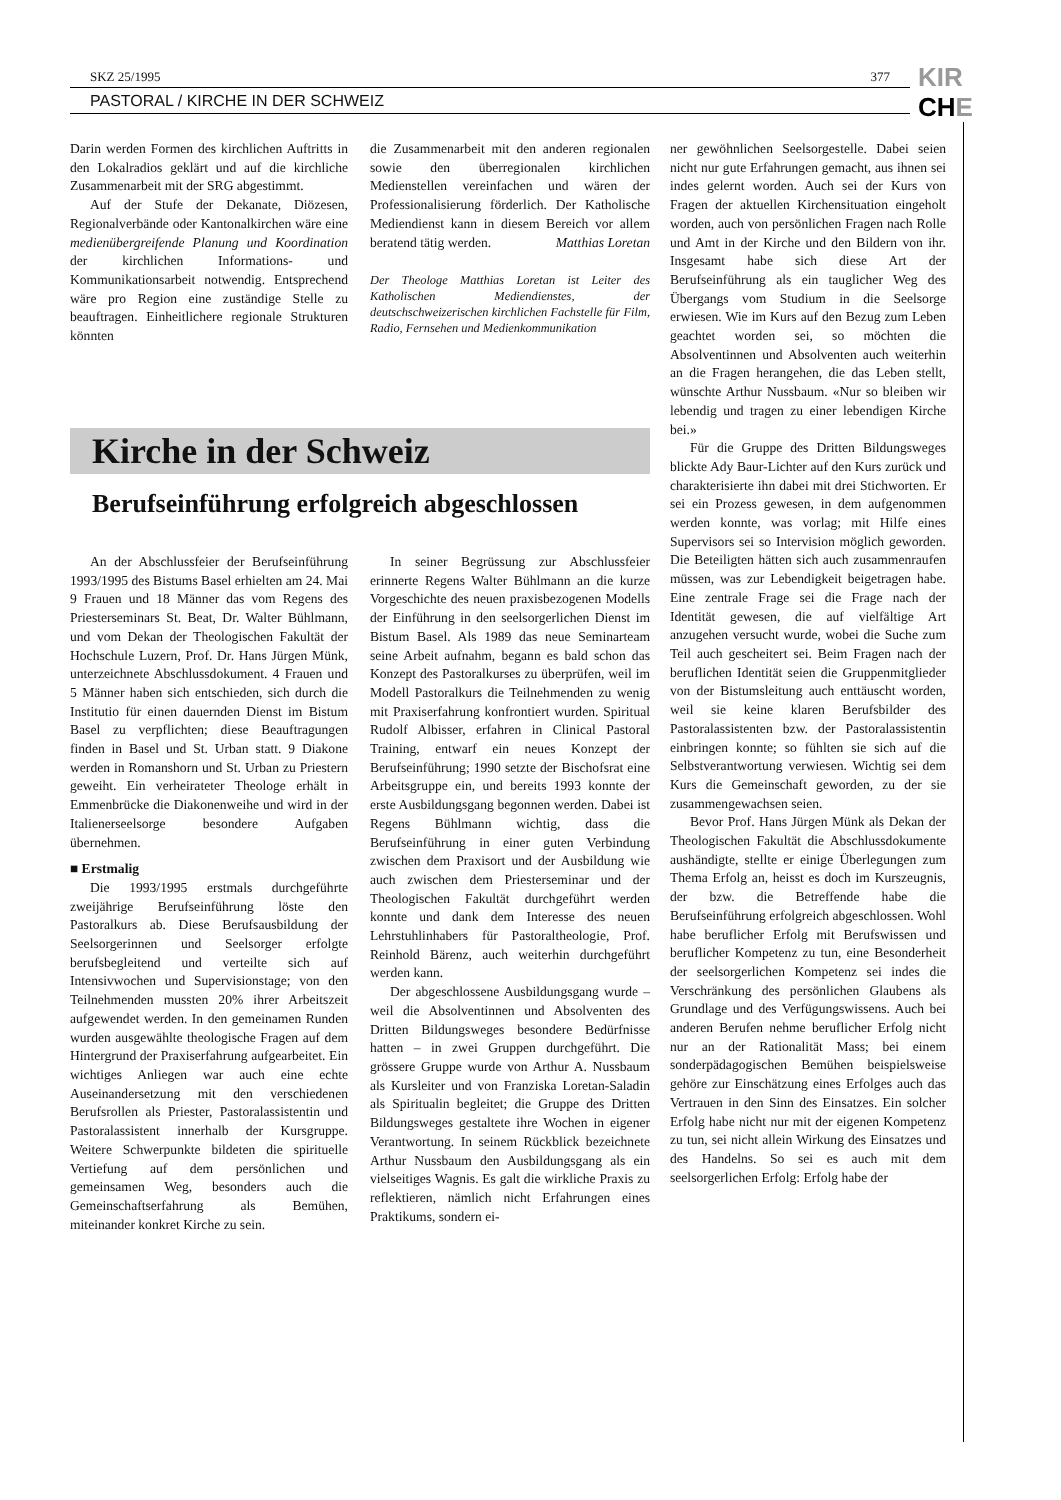SKZ 25/1995 377
PASTORAL / KIRCHE IN DER SCHWEIZ
KIR
CHE
Darin werden Formen des kirchlichen Auftritts in den Lokalradios geklärt und auf die kirchliche Zusammenarbeit mit der SRG abgestimmt.
Auf der Stufe der Dekanate, Diözesen, Regionalverbände oder Kantonalkirchen wäre eine medienübergreifende Planung und Koordination der kirchlichen Informations- und Kommunikationsarbeit notwendig. Entsprechend wäre pro Region eine zuständige Stelle zu beauftragen. Einheitlichere regionale Strukturen könnten
die Zusammenarbeit mit den anderen regionalen sowie den überregionalen kirchlichen Medienstellen vereinfachen und wären der Professionalisierung förderlich. Der Katholische Mediendienst kann in diesem Bereich vor allem beratend tätig werden. Matthias Loretan
Der Theologe Matthias Loretan ist Leiter des Katholischen Mediendienstes, der deutschschweizerischen kirchlichen Fachstelle für Film, Radio, Fernsehen und Medienkommunikation
Kirche in der Schweiz
Berufseinführung erfolgreich abgeschlossen
An der Abschlussfeier der Berufseinführung 1993/1995 des Bistums Basel erhielten am 24. Mai 9 Frauen und 18 Männer das vom Regens des Priesterseminars St. Beat, Dr. Walter Bühlmann, und vom Dekan der Theologischen Fakultät der Hochschule Luzern, Prof. Dr. Hans Jürgen Münk, unterzeichnete Abschlussdokument. 4 Frauen und 5 Männer haben sich entschieden, sich durch die Institutio für einen dauernden Dienst im Bistum Basel zu verpflichten; diese Beauftragungen finden in Basel und St. Urban statt. 9 Diakone werden in Romanshorn und St. Urban zu Priestern geweiht. Ein verheirateter Theologe erhält in Emmenbrücke die Diakonenweihe und wird in der Italienerseelsorge besondere Aufgaben übernehmen.
■ Erstmalig
Die 1993/1995 erstmals durchgeführte zweijährige Berufseinführung löste den Pastoralkurs ab. Diese Berufsausbildung der Seelsorgerinnen und Seelsorger erfolgte berufsbegleitend und verteilte sich auf Intensivwochen und Supervisionstage; von den Teilnehmenden mussten 20% ihrer Arbeitszeit aufgewendet werden. In den gemeinamen Runden wurden ausgewählte theologische Fragen auf dem Hintergrund der Praxiserfahrung aufgearbeitet. Ein wichtiges Anliegen war auch eine echte Auseinandersetzung mit den verschiedenen Berufsrollen als Priester, Pastoralassistentin und Pastoralassistent innerhalb der Kursgruppe. Weitere Schwerpunkte bildeten die spirituelle Vertiefung auf dem persönlichen und gemeinsamen Weg, besonders auch die Gemeinschaftserfahrung als Bemühen, miteinander konkret Kirche zu sein.
In seiner Begrüssung zur Abschlussfeier erinnerte Regens Walter Bühlmann an die kurze Vorgeschichte des neuen praxisbezogenen Modells der Einführung in den seelsorgerlichen Dienst im Bistum Basel. Als 1989 das neue Seminarteam seine Arbeit aufnahm, begann es bald schon das Konzept des Pastoralkurses zu überprüfen, weil im Modell Pastoralkurs die Teilnehmenden zu wenig mit Praxiserfahrung konfrontiert wurden. Spiritual Rudolf Albisser, erfahren in Clinical Pastoral Training, entwarf ein neues Konzept der Berufseinführung; 1990 setzte der Bischofsrat eine Arbeitsgruppe ein, und bereits 1993 konnte der erste Ausbildungsgang begonnen werden. Dabei ist Regens Bühlmann wichtig, dass die Berufseinführung in einer guten Verbindung zwischen dem Praxisort und der Ausbildung wie auch zwischen dem Priesterseminar und der Theologischen Fakultät durchgeführt werden konnte und dank dem Interesse des neuen Lehrstuhlinhabers für Pastoraltheologie, Prof. Reinhold Bärenz, auch weiterhin durchgeführt werden kann.
Der abgeschlossene Ausbildungsgang wurde – weil die Absolventinnen und Absolventen des Dritten Bildungsweges besondere Bedürfnisse hatten – in zwei Gruppen durchgeführt. Die grössere Gruppe wurde von Arthur A. Nussbaum als Kursleiter und von Franziska Loretan-Saladin als Spiritualin begleitet; die Gruppe des Dritten Bildungsweges gestaltete ihre Wochen in eigener Verantwortung. In seinem Rückblick bezeichnete Arthur Nussbaum den Ausbildungsgang als ein vielseitiges Wagnis. Es galt die wirkliche Praxis zu reflektieren, nämlich nicht Erfahrungen eines Praktikums, sondern ei-
ner gewöhnlichen Seelsorgestelle. Dabei seien nicht nur gute Erfahrungen gemacht, aus ihnen sei indes gelernt worden. Auch sei der Kurs von Fragen der aktuellen Kirchensituation eingeholt worden, auch von persönlichen Fragen nach Rolle und Amt in der Kirche und den Bildern von ihr. Insgesamt habe sich diese Art der Berufseinführung als ein tauglicher Weg des Übergangs vom Studium in die Seelsorge erwiesen. Wie im Kurs auf den Bezug zum Leben geachtet worden sei, so möchten die Absolventinnen und Absolventen auch weiterhin an die Fragen herangehen, die das Leben stellt, wünschte Arthur Nussbaum. «Nur so bleiben wir lebendig und tragen zu einer lebendigen Kirche bei.»
Für die Gruppe des Dritten Bildungsweges blickte Ady Baur-Lichter auf den Kurs zurück und charakterisierte ihn dabei mit drei Stichworten. Er sei ein Prozess gewesen, in dem aufgenommen werden konnte, was vorlag; mit Hilfe eines Supervisors sei so Intervision möglich geworden. Die Beteiligten hätten sich auch zusammenraufen müssen, was zur Lebendigkeit beigetragen habe. Eine zentrale Frage sei die Frage nach der Identität gewesen, die auf vielfältige Art anzugehen versucht wurde, wobei die Suche zum Teil auch gescheitert sei. Beim Fragen nach der beruflichen Identität seien die Gruppenmitglieder von der Bistumsleitung auch enttäuscht worden, weil sie keine klaren Berufsbilder des Pastoralassistenten bzw. der Pastoralassistentin einbringen konnte; so fühlten sie sich auf die Selbstverantwortung verwiesen. Wichtig sei dem Kurs die Gemeinschaft geworden, zu der sie zusammengewachsen seien.
Bevor Prof. Hans Jürgen Münk als Dekan der Theologischen Fakultät die Abschlussdokumente aushändigte, stellte er einige Überlegungen zum Thema Erfolg an, heisst es doch im Kurszeugnis, der bzw. die Betreffende habe die Berufseinführung erfolgreich abgeschlossen. Wohl habe beruflicher Erfolg mit Berufswissen und beruflicher Kompetenz zu tun, eine Besonderheit der seelsorgerlichen Kompetenz sei indes die Verschränkung des persönlichen Glaubens als Grundlage und des Verfügungswissens. Auch bei anderen Berufen nehme beruflicher Erfolg nicht nur an der Rationalität Mass; bei einem sonderpädagogischen Bemühen beispielsweise gehöre zur Einschätzung eines Erfolges auch das Vertrauen in den Sinn des Einsatzes. Ein solcher Erfolg habe nicht nur mit der eigenen Kompetenz zu tun, sei nicht allein Wirkung des Einsatzes und des Handelns. So sei es auch mit dem seelsorgerlichen Erfolg: Erfolg habe der